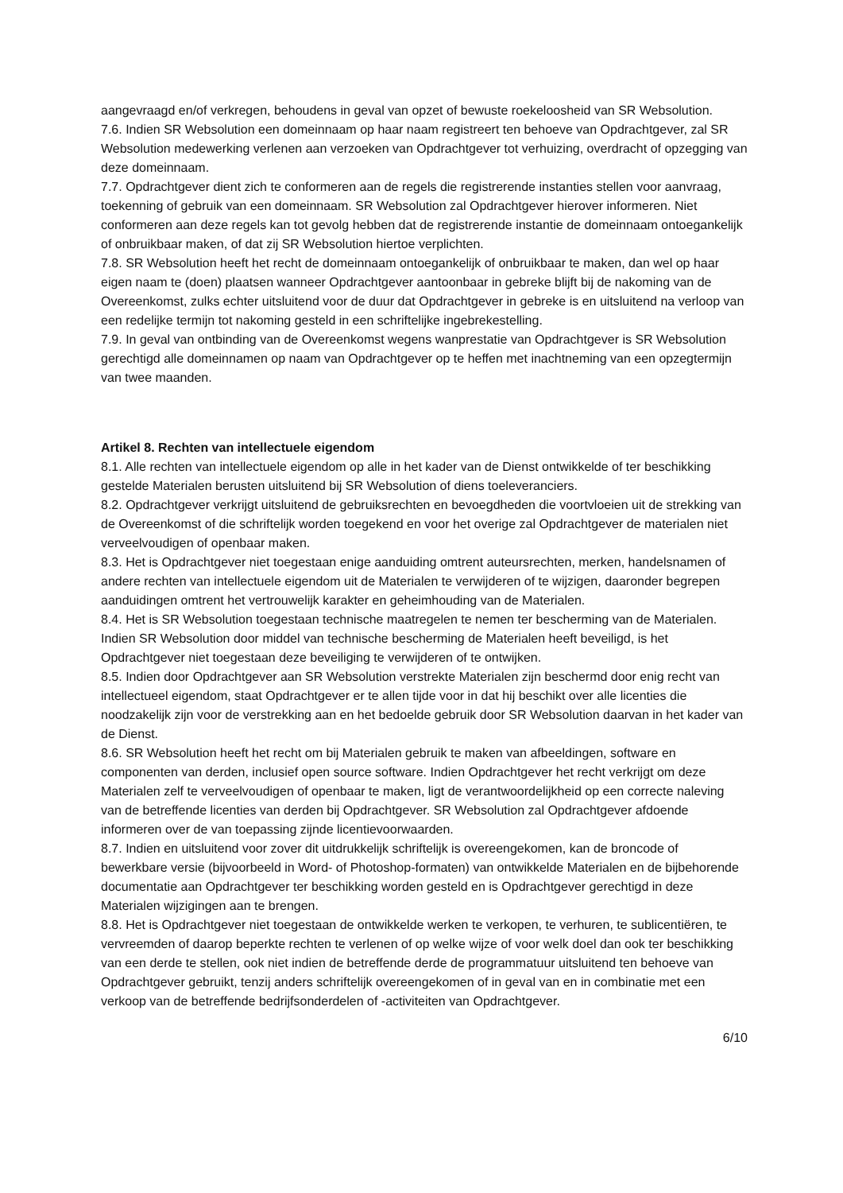aangevraagd en/of verkregen, behoudens in geval van opzet of bewuste roekeloosheid van SR Websolution.
7.6. Indien SR Websolution een domeinnaam op haar naam registreert ten behoeve van Opdrachtgever, zal SR Websolution medewerking verlenen aan verzoeken van Opdrachtgever tot verhuizing, overdracht of opzegging van deze domeinnaam.
7.7. Opdrachtgever dient zich te conformeren aan de regels die registrerende instanties stellen voor aanvraag, toekenning of gebruik van een domeinnaam. SR Websolution zal Opdrachtgever hierover informeren. Niet conformeren aan deze regels kan tot gevolg hebben dat de registrerende instantie de domeinnaam ontoegankelijk of onbruikbaar maken, of dat zij SR Websolution hiertoe verplichten.
7.8. SR Websolution heeft het recht de domeinnaam ontoegankelijk of onbruikbaar te maken, dan wel op haar eigen naam te (doen) plaatsen wanneer Opdrachtgever aantoonbaar in gebreke blijft bij de nakoming van de Overeenkomst, zulks echter uitsluitend voor de duur dat Opdrachtgever in gebreke is en uitsluitend na verloop van een redelijke termijn tot nakoming gesteld in een schriftelijke ingebrekestelling.
7.9. In geval van ontbinding van de Overeenkomst wegens wanprestatie van Opdrachtgever is SR Websolution gerechtigd alle domeinnamen op naam van Opdrachtgever op te heffen met inachtneming van een opzegtermijn van twee maanden.
Artikel 8. Rechten van intellectuele eigendom
8.1. Alle rechten van intellectuele eigendom op alle in het kader van de Dienst ontwikkelde of ter beschikking gestelde Materialen berusten uitsluitend bij SR Websolution of diens toeleveranciers.
8.2. Opdrachtgever verkrijgt uitsluitend de gebruiksrechten en bevoegdheden die voortvloeien uit de strekking van de Overeenkomst of die schriftelijk worden toegekend en voor het overige zal Opdrachtgever de materialen niet verveelvoudigen of openbaar maken.
8.3. Het is Opdrachtgever niet toegestaan enige aanduiding omtrent auteursrechten, merken, handelsnamen of andere rechten van intellectuele eigendom uit de Materialen te verwijderen of te wijzigen, daaronder begrepen aanduidingen omtrent het vertrouwelijk karakter en geheimhouding van de Materialen.
8.4. Het is SR Websolution toegestaan technische maatregelen te nemen ter bescherming van de Materialen. Indien SR Websolution door middel van technische bescherming de Materialen heeft beveiligd, is het Opdrachtgever niet toegestaan deze beveiliging te verwijderen of te ontwijken.
8.5. Indien door Opdrachtgever aan SR Websolution verstrekte Materialen zijn beschermd door enig recht van intellectueel eigendom, staat Opdrachtgever er te allen tijde voor in dat hij beschikt over alle licenties die noodzakelijk zijn voor de verstrekking aan en het bedoelde gebruik door SR Websolution daarvan in het kader van de Dienst.
8.6. SR Websolution heeft het recht om bij Materialen gebruik te maken van afbeeldingen, software en componenten van derden, inclusief open source software. Indien Opdrachtgever het recht verkrijgt om deze Materialen zelf te verveelvoudigen of openbaar te maken, ligt de verantwoordelijkheid op een correcte naleving van de betreffende licenties van derden bij Opdrachtgever. SR Websolution zal Opdrachtgever afdoende informeren over de van toepassing zijnde licentievoorwaarden.
8.7. Indien en uitsluitend voor zover dit uitdrukkelijk schriftelijk is overeengekomen, kan de broncode of bewerkbare versie (bijvoorbeeld in Word- of Photoshop-formaten) van ontwikkelde Materialen en de bijbehorende documentatie aan Opdrachtgever ter beschikking worden gesteld en is Opdrachtgever gerechtigd in deze Materialen wijzigingen aan te brengen.
8.8. Het is Opdrachtgever niet toegestaan de ontwikkelde werken te verkopen, te verhuren, te sublicentiëren, te vervreemden of daarop beperkte rechten te verlenen of op welke wijze of voor welk doel dan ook ter beschikking van een derde te stellen, ook niet indien de betreffende derde de programmatuur uitsluitend ten behoeve van Opdrachtgever gebruikt, tenzij anders schriftelijk overeengekomen of in geval van en in combinatie met een verkoop van de betreffende bedrijfsonderdelen of -activiteiten van Opdrachtgever.
6/10